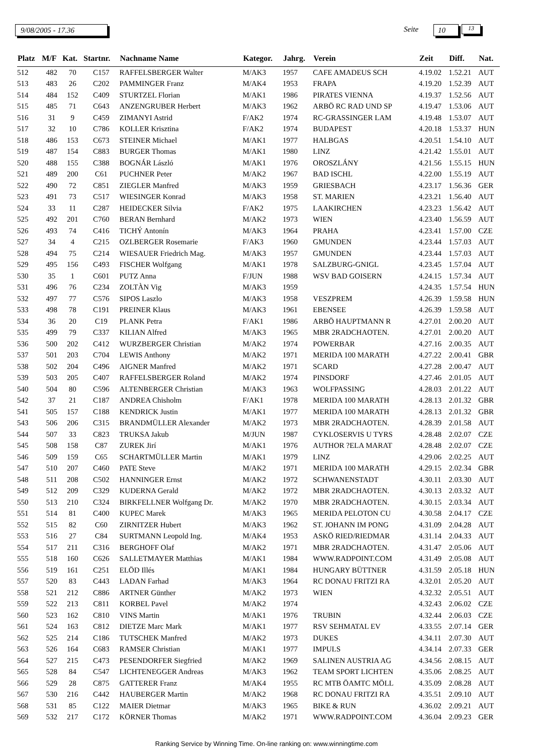9/08/2005 - 17.36 Seite 10 13
| Platz | M/F | Kat. | Startnr. | Nachname Name | Kategor. | Jahrg. | Verein | Zeit | Diff. | Nat. |
| --- | --- | --- | --- | --- | --- | --- | --- | --- | --- | --- |
| 512 | 482 | 70 | C157 | RAFFELSBERGER Walter | M/AK3 | 1957 | CAFE AMADEUS SCH | 4.19.02 | 1.52.21 | AUT |
| 513 | 483 | 26 | C202 | PAMMINGER Franz | M/AK4 | 1953 | FRAPA | 4.19.20 | 1.52.39 | AUT |
| 514 | 484 | 152 | C409 | STURTZEL Florian | M/AK1 | 1986 | PIRATES VIENNA | 4.19.37 | 1.52.56 | AUT |
| 515 | 485 | 71 | C643 | ANZENGRUBER Herbert | M/AK3 | 1962 | ARBÖ RC RAD UND SP | 4.19.47 | 1.53.06 | AUT |
| 516 | 31 | 9 | C459 | ZIMANYI Astrid | F/AK2 | 1974 | RC-GRASSINGER LAM | 4.19.48 | 1.53.07 | AUT |
| 517 | 32 | 10 | C786 | KOLLER Krisztina | F/AK2 | 1974 | BUDAPEST | 4.20.18 | 1.53.37 | HUN |
| 518 | 486 | 153 | C673 | STEINER Michael | M/AK1 | 1977 | HALBGAS | 4.20.51 | 1.54.10 | AUT |
| 519 | 487 | 154 | C883 | BURGER Thomas | M/AK1 | 1980 | LINZ | 4.21.42 | 1.55.01 | AUT |
| 520 | 488 | 155 | C388 | BOGNÁR László | M/AK1 | 1976 | OROSZLÁNY | 4.21.56 | 1.55.15 | HUN |
| 521 | 489 | 200 | C61 | PUCHNER Peter | M/AK2 | 1967 | BAD ISCHL | 4.22.00 | 1.55.19 | AUT |
| 522 | 490 | 72 | C851 | ZIEGLER Manfred | M/AK3 | 1959 | GRIESBACH | 4.23.17 | 1.56.36 | GER |
| 523 | 491 | 73 | C517 | WIESINGER Konrad | M/AK3 | 1958 | ST. MARIEN | 4.23.21 | 1.56.40 | AUT |
| 524 | 33 | 11 | C287 | HEIDECKER Silvia | F/AK2 | 1975 | LAAKIRCHEN | 4.23.23 | 1.56.42 | AUT |
| 525 | 492 | 201 | C760 | BERAN Bernhard | M/AK2 | 1973 | WIEN | 4.23.40 | 1.56.59 | AUT |
| 526 | 493 | 74 | C416 | TICHÝ Antonín | M/AK3 | 1964 | PRAHA | 4.23.41 | 1.57.00 | CZE |
| 527 | 34 | 4 | C215 | OZLBERGER Rosemarie | F/AK3 | 1960 | GMUNDEN | 4.23.44 | 1.57.03 | AUT |
| 528 | 494 | 75 | C214 | WIESAUER Friedrich Mag. | M/AK3 | 1957 | GMUNDEN | 4.23.44 | 1.57.03 | AUT |
| 529 | 495 | 156 | C493 | FISCHER Wolfgang | M/AK1 | 1978 | SALZBURG-GNIGL | 4.23.45 | 1.57.04 | AUT |
| 530 | 35 | 1 | C601 | PUTZ Anna | F/JUN | 1988 | WSV BAD GOISERN | 4.24.15 | 1.57.34 | AUT |
| 531 | 496 | 76 | C234 | ZOLTÀN Vig | M/AK3 | 1959 | | 4.24.35 | 1.57.54 | HUN |
| 532 | 497 | 77 | C576 | SIPOS Laszlo | M/AK3 | 1958 | VESZPREM | 4.26.39 | 1.59.58 | HUN |
| 533 | 498 | 78 | C191 | PREINER Klaus | M/AK3 | 1961 | EBENSEE | 4.26.39 | 1.59.58 | AUT |
| 534 | 36 | 20 | C19 | PLANK Petra | F/AK1 | 1986 | ARBÖ HAUPTMANN R | 4.27.01 | 2.00.20 | AUT |
| 535 | 499 | 79 | C337 | KILIAN Alfred | M/AK3 | 1965 | MBR 2RADCHAOTEN. | 4.27.01 | 2.00.20 | AUT |
| 536 | 500 | 202 | C412 | WURZBERGER Christian | M/AK2 | 1974 | POWERBAR | 4.27.16 | 2.00.35 | AUT |
| 537 | 501 | 203 | C704 | LEWIS Anthony | M/AK2 | 1971 | MERIDA 100 MARATH | 4.27.22 | 2.00.41 | GBR |
| 538 | 502 | 204 | C496 | AIGNER Manfred | M/AK2 | 1971 | SCARD | 4.27.28 | 2.00.47 | AUT |
| 539 | 503 | 205 | C407 | RAFFELSBERGER Roland | M/AK2 | 1974 | PINSDORF | 4.27.46 | 2.01.05 | AUT |
| 540 | 504 | 80 | C596 | ALTENBERGER Christian | M/AK3 | 1963 | WOLFPASSING | 4.28.03 | 2.01.22 | AUT |
| 542 | 37 | 21 | C187 | ANDREA Chisholm | F/AK1 | 1978 | MERIDA 100 MARATH | 4.28.13 | 2.01.32 | GBR |
| 541 | 505 | 157 | C188 | KENDRICK Justin | M/AK1 | 1977 | MERIDA 100 MARATH | 4.28.13 | 2.01.32 | GBR |
| 543 | 506 | 206 | C315 | BRANDMÜLLER Alexander | M/AK2 | 1973 | MBR 2RADCHAOTEN. | 4.28.39 | 2.01.58 | AUT |
| 544 | 507 | 33 | C823 | TRUKSA Jakub | M/JUN | 1987 | CYKLOSERVIS U TYRS | 4.28.48 | 2.02.07 | CZE |
| 545 | 508 | 158 | C87 | ZUREK Jirí | M/AK1 | 1976 | AUTHOR ?ELA MARAT | 4.28.48 | 2.02.07 | CZE |
| 546 | 509 | 159 | C65 | SCHARTMÜLLER Martin | M/AK1 | 1979 | LINZ | 4.29.06 | 2.02.25 | AUT |
| 547 | 510 | 207 | C460 | PATE Steve | M/AK2 | 1971 | MERIDA 100 MARATH | 4.29.15 | 2.02.34 | GBR |
| 548 | 511 | 208 | C502 | HANNINGER Ernst | M/AK2 | 1972 | SCHWANENSTADT | 4.30.11 | 2.03.30 | AUT |
| 549 | 512 | 209 | C329 | KUDERNA Gerald | M/AK2 | 1972 | MBR 2RADCHAOTEN. | 4.30.13 | 2.03.32 | AUT |
| 550 | 513 | 210 | C324 | BIRKFELLNER Wolfgang Dr. | M/AK2 | 1970 | MBR 2RADCHAOTEN. | 4.30.15 | 2.03.34 | AUT |
| 551 | 514 | 81 | C400 | KUPEC Marek | M/AK3 | 1965 | MERIDA PELOTON CU | 4.30.58 | 2.04.17 | CZE |
| 552 | 515 | 82 | C60 | ZIRNITZER Hubert | M/AK3 | 1962 | ST. JOHANN IM PONG | 4.31.09 | 2.04.28 | AUT |
| 553 | 516 | 27 | C84 | SURTMANN Leopold Ing. | M/AK4 | 1953 | ASKÖ RIED/RIEDMAR | 4.31.14 | 2.04.33 | AUT |
| 554 | 517 | 211 | C316 | BERGHOFF Olaf | M/AK2 | 1971 | MBR 2RADCHAOTEN. | 4.31.47 | 2.05.06 | AUT |
| 555 | 518 | 160 | C626 | SALLETMAYER Matthias | M/AK1 | 1984 | WWW.RADPOINT.COM | 4.31.49 | 2.05.08 | AUT |
| 556 | 519 | 161 | C251 | ELÖD Illés | M/AK1 | 1984 | HUNGARY BÜTTNER | 4.31.59 | 2.05.18 | HUN |
| 557 | 520 | 83 | C443 | LADAN Farhad | M/AK3 | 1964 | RC DONAU FRITZI RA | 4.32.01 | 2.05.20 | AUT |
| 558 | 521 | 212 | C886 | ARTNER Günther | M/AK2 | 1973 | WIEN | 4.32.32 | 2.05.51 | AUT |
| 559 | 522 | 213 | C811 | KORBEL Pavel | M/AK2 | 1974 | | 4.32.43 | 2.06.02 | CZE |
| 560 | 523 | 162 | C810 | VINS Martin | M/AK1 | 1976 | TRUBIN | 4.32.44 | 2.06.03 | CZE |
| 561 | 524 | 163 | C812 | DIETZE Marc Mark | M/AK1 | 1977 | RSV SEHMATAL EV | 4.33.55 | 2.07.14 | GER |
| 562 | 525 | 214 | C186 | TUTSCHEK Manfred | M/AK2 | 1973 | DUKES | 4.34.11 | 2.07.30 | AUT |
| 563 | 526 | 164 | C683 | RAMSER Christian | M/AK1 | 1977 | IMPULS | 4.34.14 | 2.07.33 | GER |
| 564 | 527 | 215 | C473 | PESENDORFER Siegfried | M/AK2 | 1969 | SALINEN AUSTRIA AG | 4.34.56 | 2.08.15 | AUT |
| 565 | 528 | 84 | C547 | LICHTENEGGER Andreas | M/AK3 | 1962 | TEAM SPORT LICHTEN | 4.35.06 | 2.08.25 | AUT |
| 566 | 529 | 28 | C875 | GATTERER Franz | M/AK4 | 1955 | RC MTB ÖAMTC MÖLL | 4.35.09 | 2.08.28 | AUT |
| 567 | 530 | 216 | C442 | HAUBERGER Martin | M/AK2 | 1968 | RC DONAU FRITZI RA | 4.35.51 | 2.09.10 | AUT |
| 568 | 531 | 85 | C122 | MAIER Dietmar | M/AK3 | 1965 | BIKE & RUN | 4.36.02 | 2.09.21 | AUT |
| 569 | 532 | 217 | C172 | KÖRNER Thomas | M/AK2 | 1971 | WWW.RADPOINT.COM | 4.36.04 | 2.09.23 | GER |
Ranking Service by Winning Time. On-line ranking on: www.winningtime.com